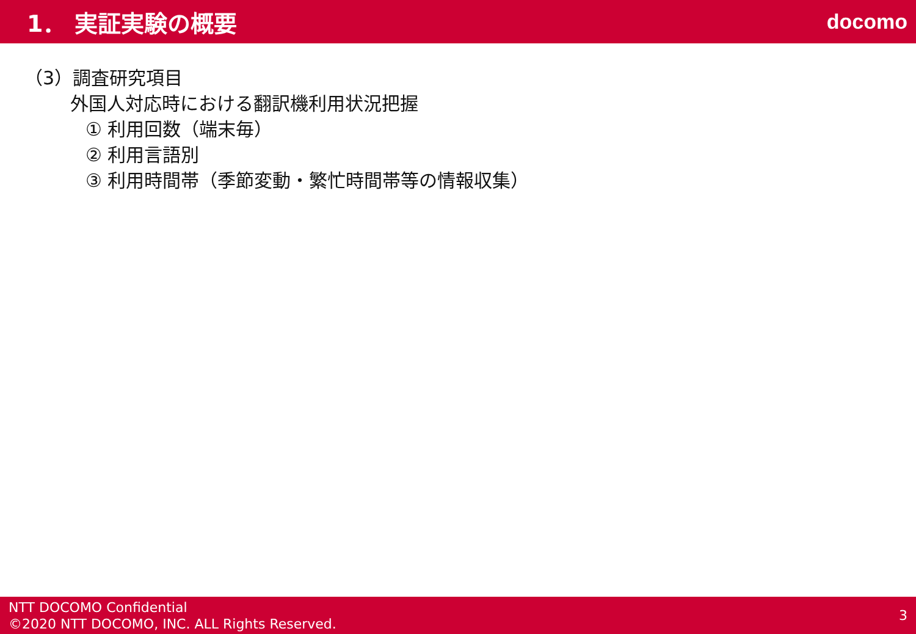1． 実証実験の概要 docomo
（3）調査研究項目
外国人対応時における翻訳機利用状況把握
① 利用回数（端末毎）
② 利用言語別
③ 利用時間帯（季節変動・繁忙時間帯等の情報収集）
NTT DOCOMO Confidential
©2020 NTT DOCOMO, INC. ALL Rights Reserved.
3